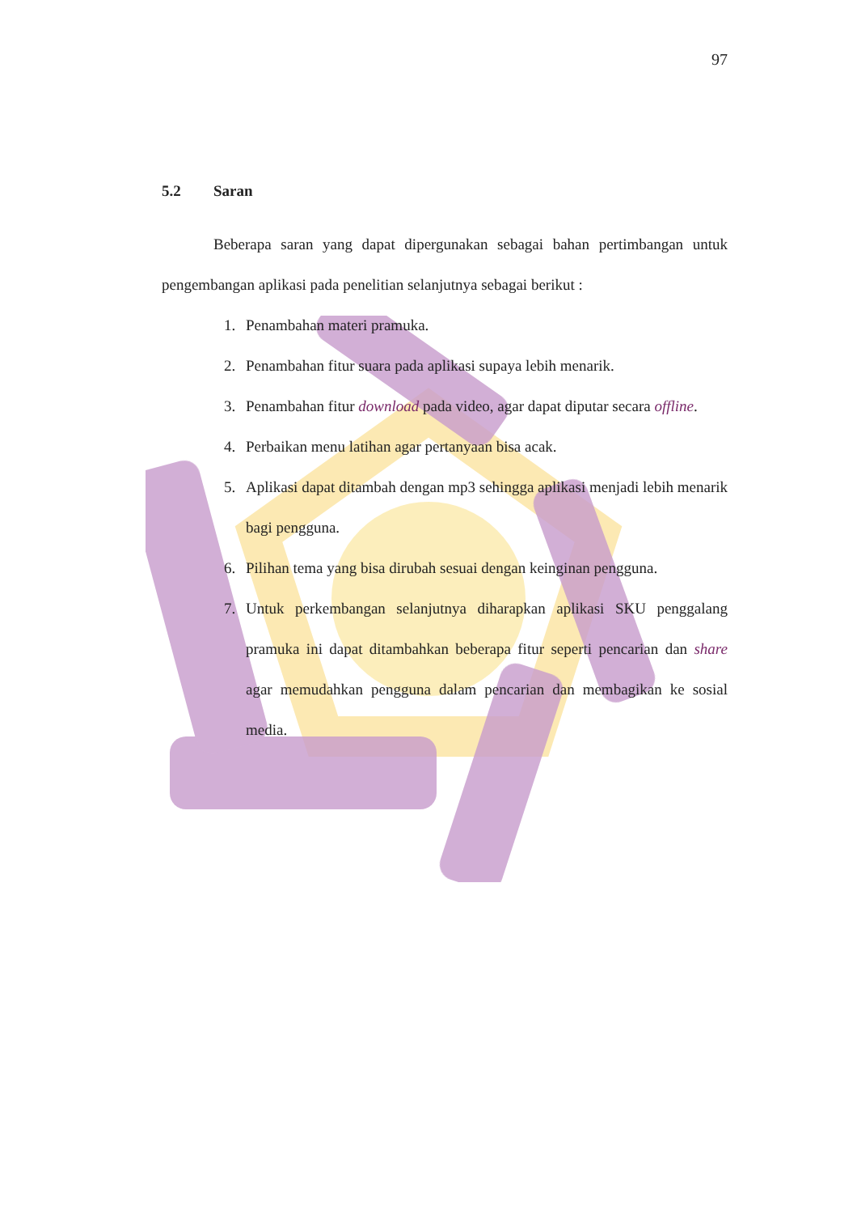97
5.2 Saran
Beberapa saran yang dapat dipergunakan sebagai bahan pertimbangan untuk pengembangan aplikasi pada penelitian selanjutnya sebagai berikut :
1. Penambahan materi pramuka.
2. Penambahan fitur suara pada aplikasi supaya lebih menarik.
3. Penambahan fitur download pada video, agar dapat diputar secara offline.
4. Perbaikan menu latihan agar pertanyaan bisa acak.
5. Aplikasi dapat ditambah dengan mp3 sehingga aplikasi menjadi lebih menarik bagi pengguna.
6. Pilihan tema yang bisa dirubah sesuai dengan keinginan pengguna.
7. Untuk perkembangan selanjutnya diharapkan aplikasi SKU penggalang pramuka ini dapat ditambahkan beberapa fitur seperti pencarian dan share agar memudahkan pengguna dalam pencarian dan membagikan ke sosial media.